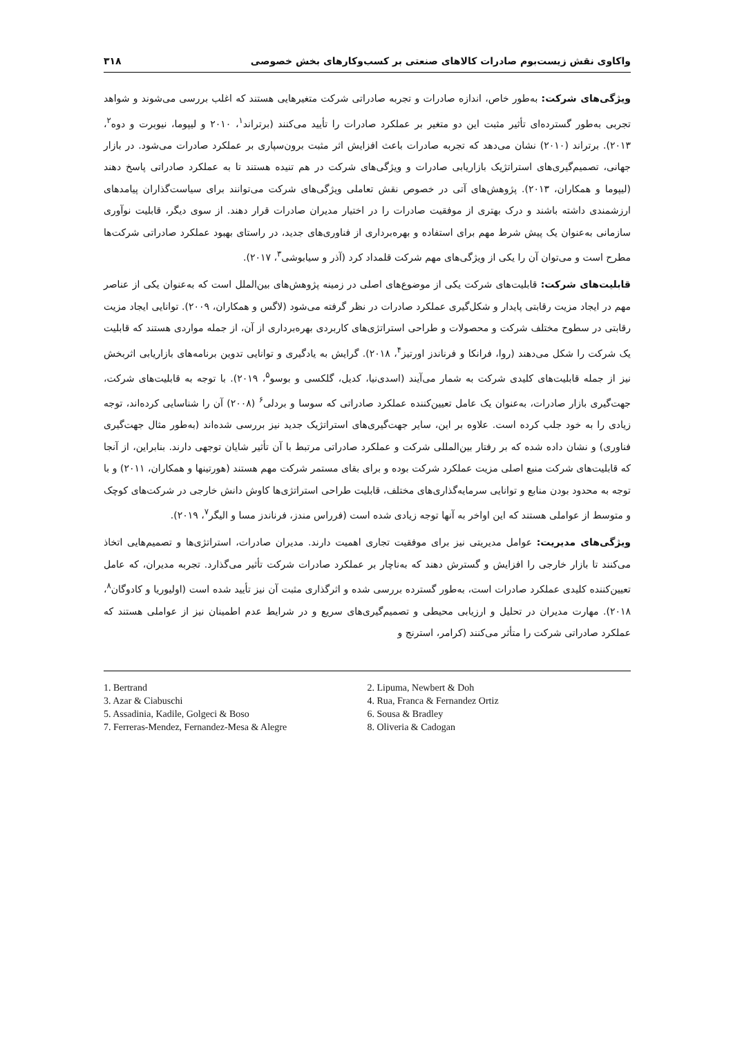واکاوی نقش زیست‌بوم صادرات کالاهای صنعتی بر کسب‌وکارهای بخش خصوصی ۳۱۸
ویژگی‌های شرکت: به‌طور خاص، اندازه صادرات و تجربه صادراتی شرکت متغیرهایی هستند که اغلب بررسی می‌شوند و شواهد تجربی به‌طور گسترده‌ای تأثیر مثبت این دو متغیر بر عملکرد صادرات را تأیید می‌کنند (برتراند<sup>۱</sup>، ۲۰۱۰ و لیپوما، نیوبرت و دوه<sup>۲</sup>، ۲۰۱۳). برتراند (۲۰۱۰) نشان می‌دهد که تجربه صادرات باعث افزایش اثر مثبت برون‌سپاری بر عملکرد صادرات می‌شود. در بازار جهانی، تصمیم‌گیری‌های استراتژیک بازاریابی صادرات و ویژگی‌های شرکت در هم تنیده هستند تا به عملکرد صادراتی پاسخ دهند (لیپوما و همکاران، ۲۰۱۳). پژوهش‌های آتی در خصوص نقش تعاملی ویژگی‌های شرکت می‌توانند برای سیاست‌گذاران پیامدهای ارزشمندی داشته باشند و درک بهتری از موفقیت صادرات را در اختیار مدیران صادرات قرار دهند. از سوی دیگر، قابلیت نوآوری سازمانی به‌عنوان یک پیش شرط مهم برای استفاده و بهره‌برداری از فناوری‌های جدید، در راستای بهبود عملکرد صادراتی شرکت‌ها مطرح است و می‌توان آن را یکی از ویژگی‌های مهم شرکت قلمداد کرد (آذر و سیابوشی<sup>۳</sup>، ۲۰۱۷).
قابلیت‌های شرکت: قابلیت‌های شرکت یکی از موضوع‌های اصلی در زمینه پژوهش‌های بین‌الملل است که به‌عنوان یکی از عناصر مهم در ایجاد مزیت رقابتی پایدار و شکل‌گیری عملکرد صادرات در نظر گرفته می‌شود (لاگس و همکاران، ۲۰۰۹). توانایی ایجاد مزیت رقابتی در سطوح مختلف شرکت و محصولات و طراحی استراتژی‌های کاربردی بهره‌برداری از آن، از جمله مواردی هستند که قابلیت یک شرکت را شکل می‌دهند (روا، فرانکا و فرناندز اورتیز<sup>۴</sup>، ۲۰۱۸). گرایش به یادگیری و توانایی تدوین برنامه‌های بازاریابی اثربخش نیز از جمله قابلیت‌های کلیدی شرکت به شمار می‌آیند (اسدی‌نیا، کدیل، گلکسی و بوسو<sup>۵</sup>، ۲۰۱۹). با توجه به قابلیت‌های شرکت، جهت‌گیری بازار صادرات، به‌عنوان یک عامل تعیین‌کننده عملکرد صادراتی که سوسا و بردلی<sup>۶</sup> (۲۰۰۸) آن را شناسایی کرده‌اند، توجه زیادی را به خود جلب کرده است. علاوه بر این، سایر جهت‌گیری‌های استراتژیک جدید نیز بررسی شده‌اند (به‌طور مثال جهت‌گیری فناوری) و نشان داده شده که بر رفتار بین‌المللی شرکت و عملکرد صادراتی مرتبط با آن تأثیر شایان توجهی دارند. بنابراین، از آنجا که قابلیت‌های شرکت منبع اصلی مزیت عملکرد شرکت بوده و برای بقای مستمر شرکت مهم هستند (هورتینها و همکاران، ۲۰۱۱) و با توجه به محدود بودن منابع و توانایی سرمایه‌گذاری‌های مختلف، قابلیت طراحی استراتژی‌ها کاوش دانش خارجی در شرکت‌های کوچک و متوسط از عواملی هستند که این اواخر به آنها توجه زیادی شده است (فرراس مندز، فرناندز مسا و الیگر<sup>۷</sup>، ۲۰۱۹).
ویژگی‌های مدیریت: عوامل مدیریتی نیز برای موفقیت تجاری اهمیت دارند. مدیران صادرات، استراتژی‌ها و تصمیم‌هایی اتخاذ می‌کنند تا بازار خارجی را افزایش و گسترش دهند که به‌ناچار بر عملکرد صادرات شرکت تأثیر می‌گذارد. تجربه مدیران، که عامل تعیین‌کننده کلیدی عملکرد صادرات است، به‌طور گسترده بررسی شده و اثرگذاری مثبت آن نیز تأیید شده است (اولیوریا و کادوگان<sup>۸</sup>، ۲۰۱۸). مهارت مدیران در تحلیل و ارزیابی محیطی و تصمیم‌گیری‌های سریع و در شرایط عدم اطمینان نیز از عواملی هستند که عملکرد صادراتی شرکت را متأثر می‌کنند (کرامر، استرنج و
1. Bertrand
2. Lipuma, Newbert & Doh
3. Azar & Ciabuschi
4. Rua, Franca & Fernandez Ortiz
5. Assadinia, Kadile, Golgeci & Boso
6. Sousa & Bradley
7. Ferreras-Mendez, Fernandez-Mesa & Alegre
8. Oliveria & Cadogan